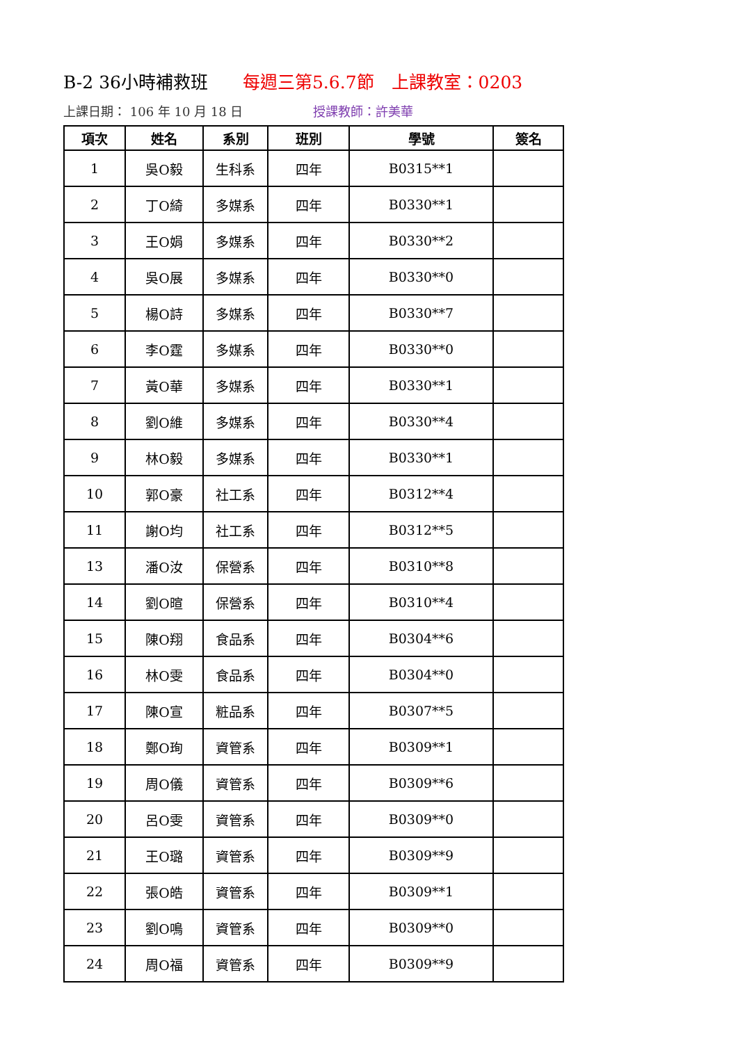B-2 36小時補救班 每週三第5.6.7節　上課教室：0203
上課日期： 106 年 10 月 18 日 授課教師：許美華
| 項次 | 姓名 | 系別 | 班別 | 學號 | 簽名 |
| --- | --- | --- | --- | --- | --- |
| 1 | 吳O毅 | 生科系 | 四年 | B0315**1 | |
| 2 | 丁O綺 | 多媒系 | 四年 | B0330**1 | |
| 3 | 王O娟 | 多媒系 | 四年 | B0330**2 | |
| 4 | 吳O展 | 多媒系 | 四年 | B0330**0 | |
| 5 | 楊O詩 | 多媒系 | 四年 | B0330**7 | |
| 6 | 李O霆 | 多媒系 | 四年 | B0330**0 | |
| 7 | 黃O華 | 多媒系 | 四年 | B0330**1 | |
| 8 | 劉O維 | 多媒系 | 四年 | B0330**4 | |
| 9 | 林O毅 | 多媒系 | 四年 | B0330**1 | |
| 10 | 郭O豪 | 社工系 | 四年 | B0312**4 | |
| 11 | 謝O均 | 社工系 | 四年 | B0312**5 | |
| 13 | 潘O汝 | 保營系 | 四年 | B0310**8 | |
| 14 | 劉O暄 | 保營系 | 四年 | B0310**4 | |
| 15 | 陳O翔 | 食品系 | 四年 | B0304**6 | |
| 16 | 林O雯 | 食品系 | 四年 | B0304**0 | |
| 17 | 陳O宣 | 粧品系 | 四年 | B0307**5 | |
| 18 | 鄭O珣 | 資管系 | 四年 | B0309**1 | |
| 19 | 周O儀 | 資管系 | 四年 | B0309**6 | |
| 20 | 呂O雯 | 資管系 | 四年 | B0309**0 | |
| 21 | 王O璐 | 資管系 | 四年 | B0309**9 | |
| 22 | 張O皓 | 資管系 | 四年 | B0309**1 | |
| 23 | 劉O鳴 | 資管系 | 四年 | B0309**0 | |
| 24 | 周O福 | 資管系 | 四年 | B0309**9 | |